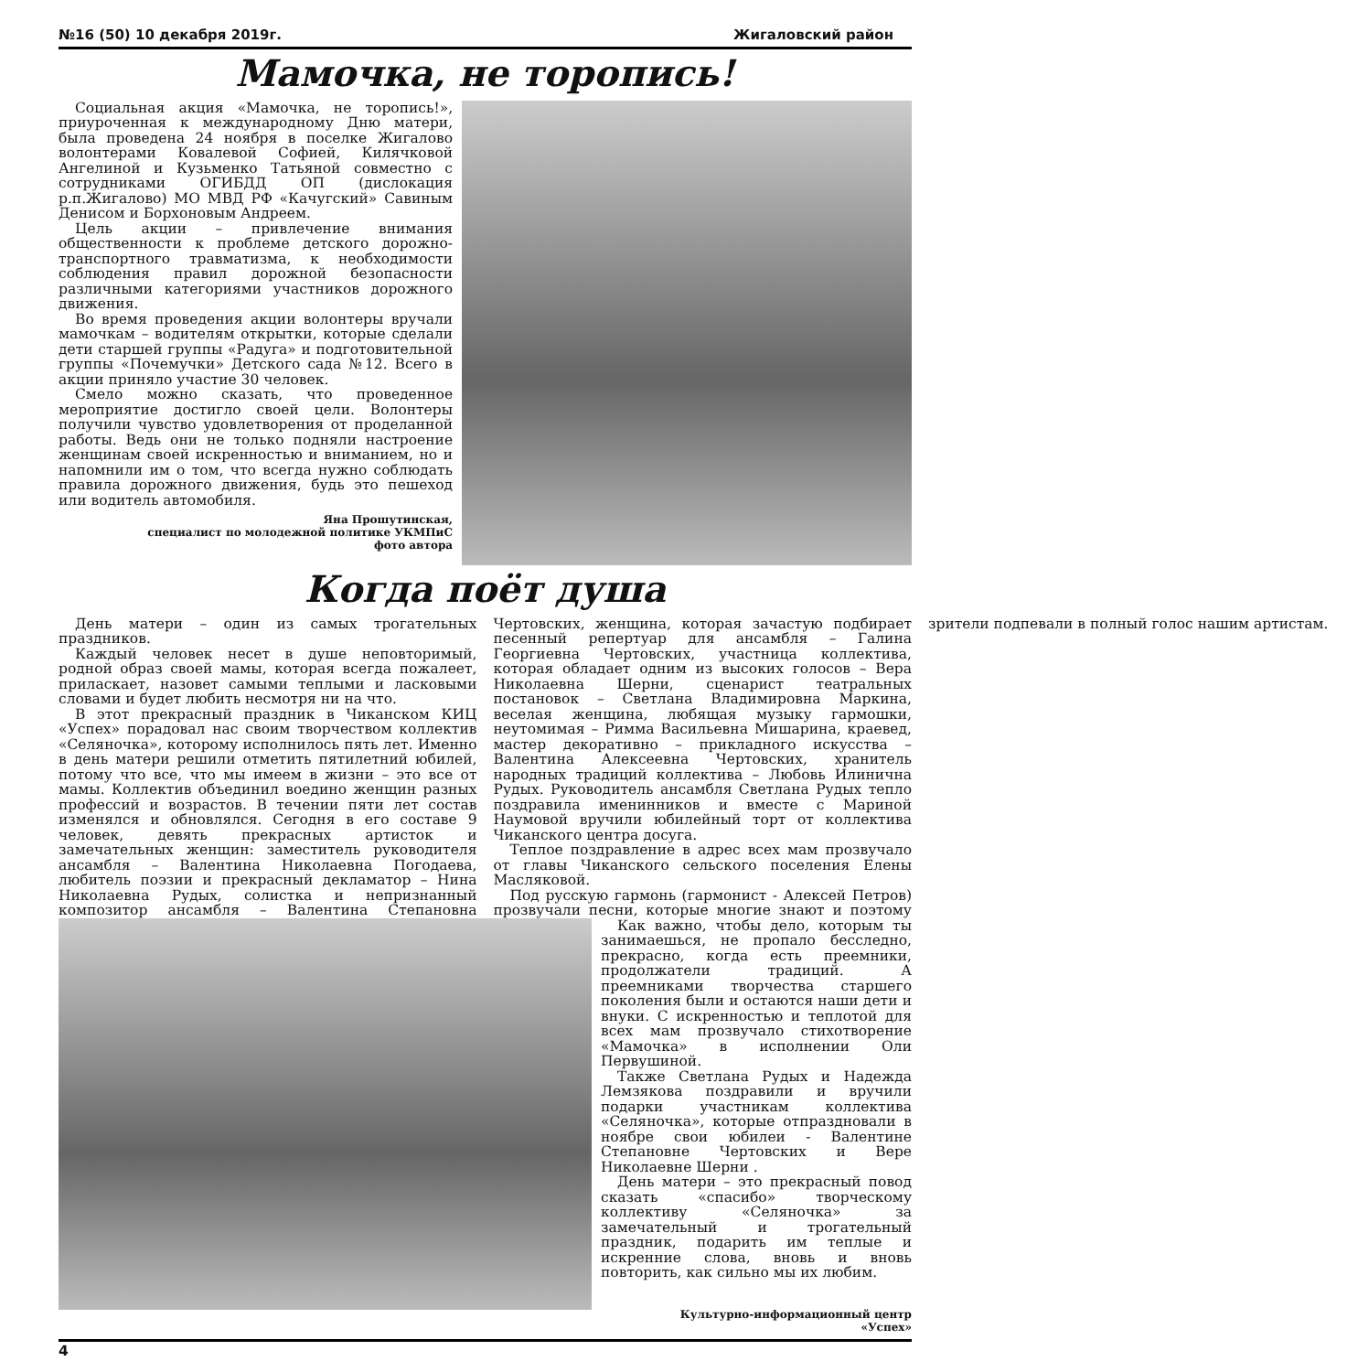№16 (50) 10 декабря 2019г. Жигаловский район
Мамочка, не торопись!
Социальная акция «Мамочка, не торопись!», приуроченная к международному Дню матери, была проведена 24 ноября в поселке Жигалово волонтерами Ковалевой Софией, Килячковой Ангелиной и Кузьменко Татьяной совместно с сотрудниками ОГИБДД ОП (дислокация р.п.Жигалово) МО МВД РФ «Качугский» Савиным Денисом и Борхоновым Андреем.
Цель акции – привлечение внимания общественности к проблеме детского дорожно-транспортного травматизма, к необходимости соблюдения правил дорожной безопасности различными категориями участников дорожного движения.
Во время проведения акции волонтеры вручали мамочкам – водителям открытки, которые сделали дети старшей группы «Радуга» и подготовительной группы «Почемучки» Детского сада №12. Всего в акции приняло участие 30 человек.
Смело можно сказать, что проведенное мероприятие достигло своей цели. Волонтеры получили чувство удовлетворения от проделанной работы. Ведь они не только подняли настроение женщинам своей искренностью и вниманием, но и напомнили им о том, что всегда нужно соблюдать правила дорожного движения, будь это пешеход или водитель автомобиля.
Яна Прошутинская,
специалист по молодежной политике УКМПиС
фото автора
Когда поёт душа
День матери – один из самых трогательных праздников.
Каждый человек несет в душе неповторимый, родной образ своей мамы, которая всегда пожалеет, приласкает, назовет самыми теплыми и ласковыми словами и будет любить несмотря ни на что.
В этот прекрасный праздник в Чиканском КИЦ «Успех» порадовал нас своим творчеством коллектив «Селяночка», которому исполнилось пять лет. Именно в день матери решили отметить пятилетний юбилей, потому что все, что мы имеем в жизни – это все от мамы. Коллектив объединил воедино женщин разных профессий и возрастов. В течении пяти лет состав изменялся и обновлялся. Сегодня в его составе 9 человек, девять прекрасных артисток и замечательных женщин: заместитель руководителя ансамбля – Валентина Николаевна Погодаева, любитель поэзии и прекрасный декламатор – Нина Николаевна Рудых, солистка и непризнанный композитор ансамбля – Валентина Степановна Чертовских, женщина, которая зачастую подбирает песенный репертуар для ансамбля – Галина Георгиевна Чертовских, участница коллектива, которая обладает одним из высоких голосов – Вера Николаевна Шерни, сценарист театральных постановок – Светлана Владимировна Маркина, веселая женщина, любящая музыку гармошки, неутомимая – Римма Васильевна Мишарина, краевед, мастер декоративно – прикладного искусства – Валентина Алексеевна Чертовских, хранитель народных традиций коллектива – Любовь Илинична Рудых. Руководитель ансамбля Светлана Рудых тепло поздравила именинников и вместе с Мариной Наумовой вручили юбилейный торт от коллектива Чиканского центра досуга.
Теплое поздравление в адрес всех мам прозвучало от главы Чиканского сельского поселения Елены Масляковой.
Под русскую гармонь (гармонист - Алексей Петров) прозвучали песни, которые многие знают и поэтому зрители подпевали в полный голос нашим артистам.
Как важно, чтобы дело, которым ты занимаешься, не пропало бесследно, прекрасно, когда есть преемники, продолжатели традиций. А преемниками творчества старшего поколения были и остаются наши дети и внуки. С искренностью и теплотой для всех мам прозвучало стихотворение «Мамочка» в исполнении Оли Первушиной.
Также Светлана Рудых и Надежда Лемзякова поздравили и вручили подарки участникам коллектива «Селяночка», которые отпраздновали в ноябре свои юбилеи - Валентине Степановне Чертовских и Вере Николаевне Шерни .
День матери – это прекрасный повод сказать «спасибо» творческому коллективу «Селяночка» за замечательный и трогательный праздник, подарить им теплые и искренние слова, вновь и вновь повторить, как сильно мы их любим.
Культурно-информационный центр
«Успех»
4